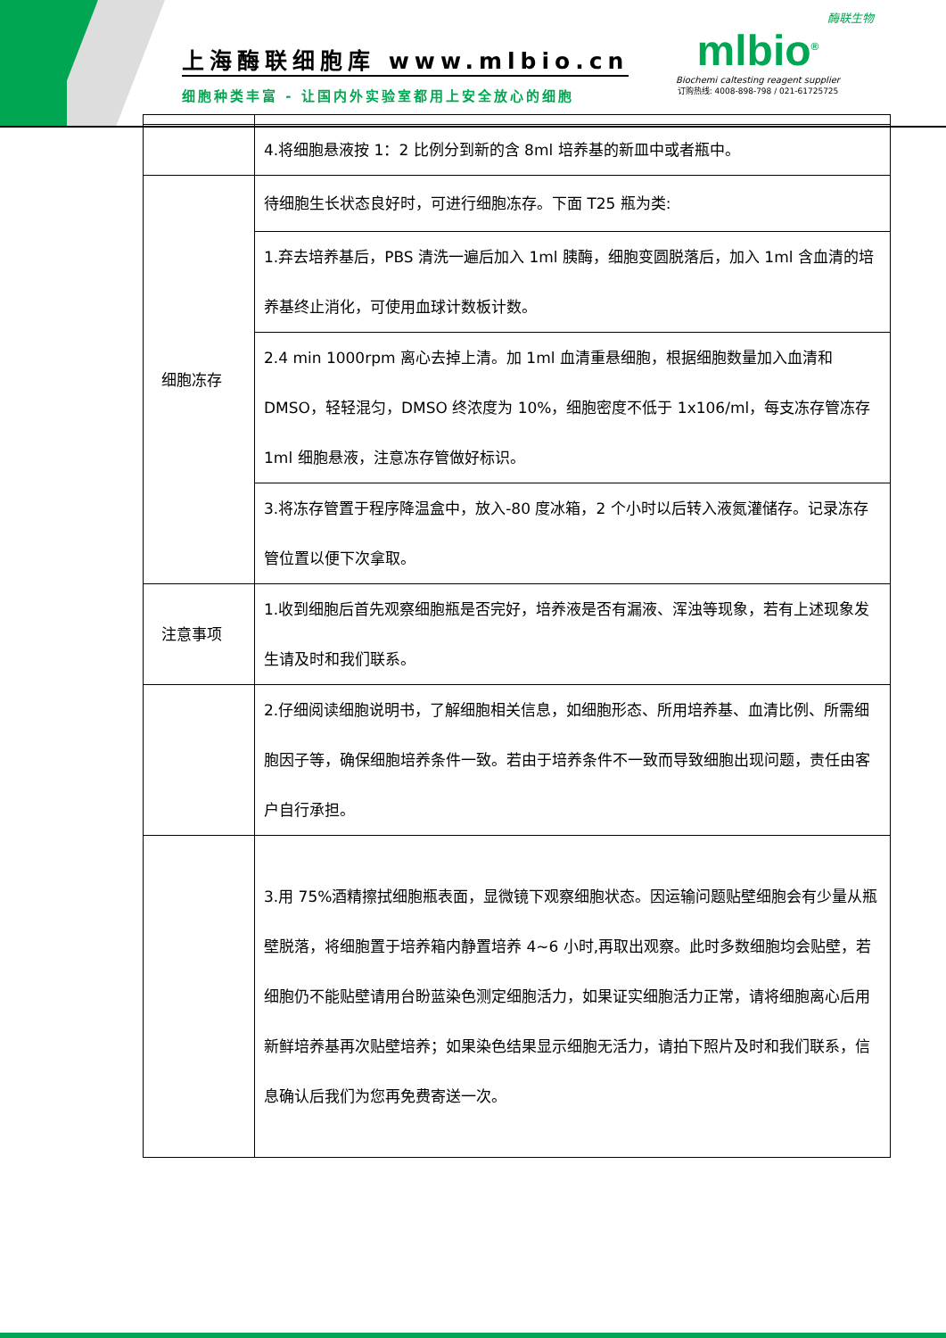上海酶联细胞库 www.mlbio.cn
细胞种类丰富 - 让国内外实验室都用上安全放心的细胞
酶联生物
mlbio<sup>®</sup>
Biochemi caltesting reagent supplier
订购热线: 4008-898-798 / 021-61725725
| | 4.将细胞悬液按 1：2 比例分到新的含 8ml 培养基的新皿中或者瓶中。 |
| 细胞冻存 | 待细胞生长状态良好时，可进行细胞冻存。下面 T25 瓶为类: |
| | 1.弃去培养基后，PBS 清洗一遍后加入 1ml 胰酶，细胞变圆脱落后，加入 1ml 含血清的培养基终止消化，可使用血球计数板计数。 |
| | 2.4 min 1000rpm 离心去掉上清。加 1ml 血清重悬细胞，根据细胞数量加入血清和DMSO，轻轻混匀，DMSO 终浓度为 10%，细胞密度不低于 1x106/ml，每支冻存管冻存 1ml 细胞悬液，注意冻存管做好标识。 |
| | 3.将冻存管置于程序降温盒中，放入-80 度冰箱，2 个小时以后转入液氮灌储存。记录冻存管位置以便下次拿取。 |
| 注意事项 | 1.收到细胞后首先观察细胞瓶是否完好，培养液是否有漏液、浑浊等现象，若有上述现象发生请及时和我们联系。 |
| | 2.仔细阅读细胞说明书，了解细胞相关信息，如细胞形态、所用培养基、血清比例、所需细胞因子等，确保细胞培养条件一致。若由于培养条件不一致而导致细胞出现问题，责任由客户自行承担。 |
| | 3.用 75%酒精擦拭细胞瓶表面，显微镜下观察细胞状态。因运输问题贴壁细胞会有少量从瓶壁脱落，将细胞置于培养箱内静置培养 4~6 小时,再取出观察。此时多数细胞均会贴壁，若细胞仍不能贴壁请用台盼蓝染色测定细胞活力，如果证实细胞活力正常，请将细胞离心后用新鲜培养基再次贴壁培养；如果染色结果显示细胞无活力，请拍下照片及时和我们联系，信息确认后我们为您再免费寄送一次。 |